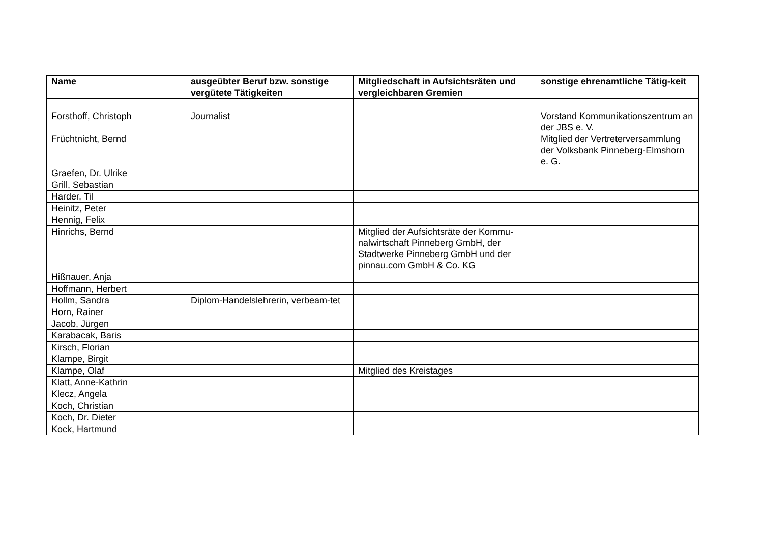| Name | ausgeübter Beruf bzw. sonstige vergütete Tätigkeiten | Mitgliedschaft in Aufsichtsräten und vergleichbaren Gremien | sonstige ehrenamtliche Tätig-keit |
| --- | --- | --- | --- |
| Forsthoff, Christoph | Journalist | | Vorstand Kommunikationszentrum an der JBS e. V. |
| Früchtnicht, Bernd | | | Mitglied der Vertreterversammlung der Volksbank Pinneberg-Elmshorn e. G. |
| Graefen, Dr. Ulrike | | | |
| Grill, Sebastian | | | |
| Harder, Til | | | |
| Heinitz, Peter | | | |
| Hennig, Felix | | | |
| Hinrichs, Bernd | | Mitglied der Aufsichtsräte der Kommu-nalwirtschaft Pinneberg GmbH, der Stadtwerke Pinneberg GmbH und der pinnau.com GmbH & Co. KG | |
| Hißnauer, Anja | | | |
| Hoffmann, Herbert | | | |
| Hollm, Sandra | Diplom-Handelslehrerin, verbeam-tet | | |
| Horn, Rainer | | | |
| Jacob, Jürgen | | | |
| Karabacak, Baris | | | |
| Kirsch, Florian | | | |
| Klampe, Birgit | | | |
| Klampe, Olaf | | Mitglied des Kreistages | |
| Klatt, Anne-Kathrin | | | |
| Klecz, Angela | | | |
| Koch, Christian | | | |
| Koch, Dr. Dieter | | | |
| Kock, Hartmund | | | |